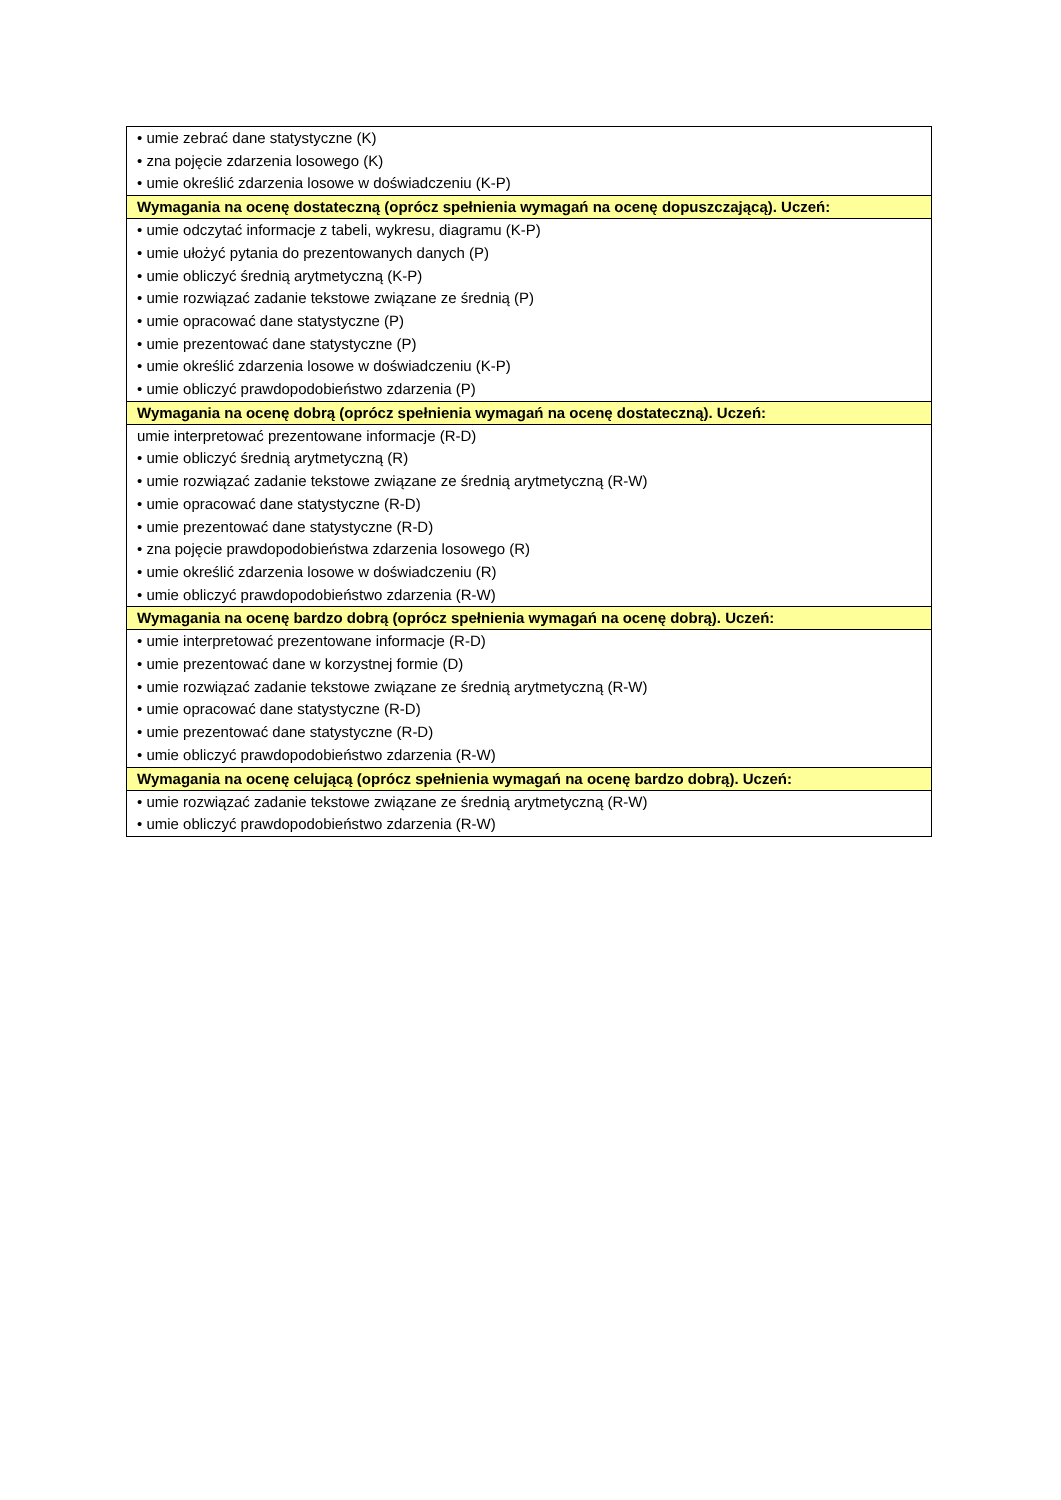| • umie zebrać dane statystyczne (K) • zna pojęcie zdarzenia losowego (K) • umie określić zdarzenia losowe w doświadczeniu (K-P) |
| Wymagania na ocenę dostateczną (oprócz spełnienia wymagań na ocenę dopuszczającą). Uczeń: |
| • umie odczytać informacje z tabeli, wykresu, diagramu (K-P) • umie ułożyć pytania do prezentowanych danych (P) • umie obliczyć średnią arytmetyczną (K-P) • umie rozwiązać zadanie tekstowe związane ze średnią (P) • umie opracować dane statystyczne (P) • umie prezentować dane statystyczne (P) • umie określić zdarzenia losowe w doświadczeniu (K-P) • umie obliczyć prawdopodobieństwo zdarzenia (P) |
| Wymagania na ocenę dobrą (oprócz spełnienia wymagań na ocenę dostateczną). Uczeń: |
| umie interpretować prezentowane informacje (R-D) • umie obliczyć średnią arytmetyczną (R) • umie rozwiązać zadanie tekstowe związane ze średnią arytmetyczną (R-W) • umie opracować dane statystyczne (R-D) • umie prezentować dane statystyczne (R-D) • zna pojęcie prawdopodobieństwa zdarzenia losowego (R) • umie określić zdarzenia losowe w doświadczeniu (R) • umie obliczyć prawdopodobieństwo zdarzenia (R-W) |
| Wymagania na ocenę bardzo dobrą (oprócz spełnienia wymagań na ocenę dobrą). Uczeń: |
| • umie interpretować prezentowane informacje (R-D) • umie prezentować dane w korzystnej formie (D) • umie rozwiązać zadanie tekstowe związane ze średnią arytmetyczną (R-W) • umie opracować dane statystyczne (R-D) • umie prezentować dane statystyczne (R-D) • umie obliczyć prawdopodobieństwo zdarzenia (R-W) |
| Wymagania na ocenę celującą (oprócz spełnienia wymagań na ocenę bardzo dobrą). Uczeń: |
| • umie rozwiązać zadanie tekstowe związane ze średnią arytmetyczną (R-W) • umie obliczyć prawdopodobieństwo zdarzenia (R-W) |